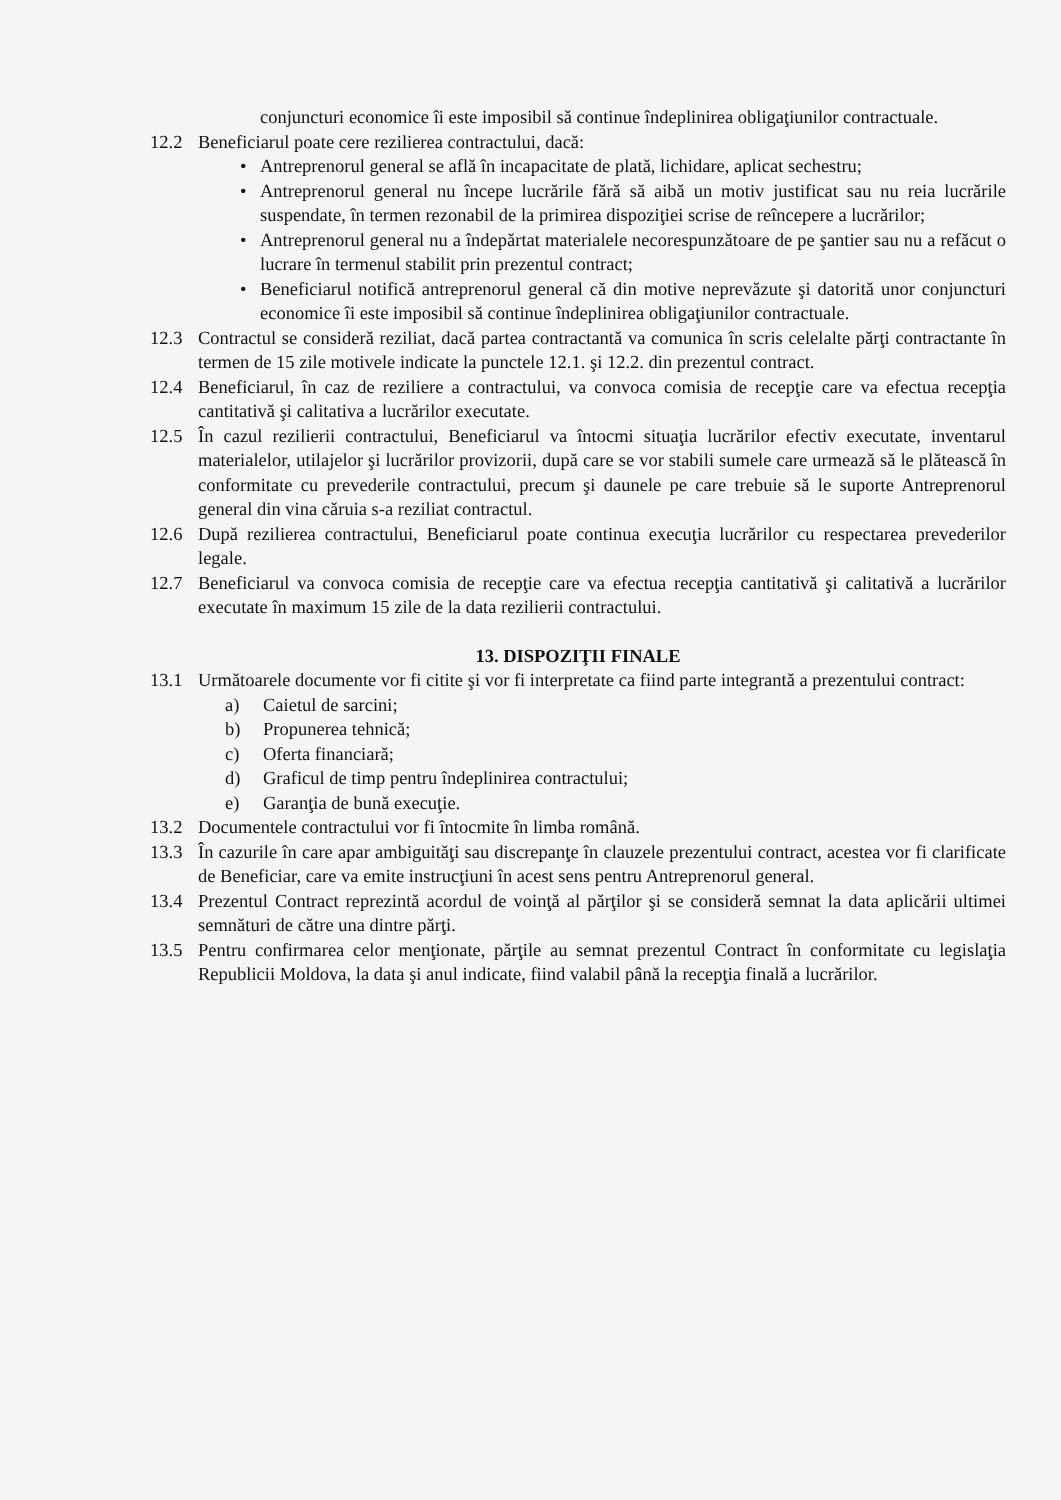conjuncturi economice îi este imposibil să continue îndeplinirea obligaţiunilor contractuale.
12.2 Beneficiarul poate cere rezilierea contractului, dacă:
• Antreprenorul general se află în incapacitate de plată, lichidare, aplicat sechestru;
• Antreprenorul general nu începe lucrările fără să aibă un motiv justificat sau nu reia lucrările suspendate, în termen rezonabil de la primirea dispoziţiei scrise de reîncepere a lucrărilor;
• Antreprenorul general nu a îndepărtat materialele necorespunzătoare de pe şantier sau nu a refăcut o lucrare în termenul stabilit prin prezentul contract;
• Beneficiarul notifică antreprenorul general că din motive neprevăzute şi datorită unor conjuncturi economice îi este imposibil să continue îndeplinirea obligaţiunilor contractuale.
12.3 Contractul se consideră reziliat, dacă partea contractantă va comunica în scris celelalte părţi contractante în termen de 15 zile motivele indicate la punctele 12.1. şi 12.2. din prezentul contract.
12.4 Beneficiarul, în caz de reziliere a contractului, va convoca comisia de recepţie care va efectua recepţia cantitativă şi calitativa a lucrărilor executate.
12.5 În cazul rezilierii contractului, Beneficiarul va întocmi situaţia lucrărilor efectiv executate, inventarul materialelor, utilajelor şi lucrărilor provizorii, după care se vor stabili sumele care urmează să le plătească în conformitate cu prevederile contractului, precum şi daunele pe care trebuie să le suporte Antreprenorul general din vina căruia s-a reziliat contractul.
12.6 După rezilierea contractului, Beneficiarul poate continua execuţia lucrărilor cu respectarea prevederilor legale.
12.7 Beneficiarul va convoca comisia de recepţie care va efectua recepţia cantitativă şi calitativă a lucrărilor executate în maximum 15 zile de la data rezilierii contractului.
13. DISPOZIŢII FINALE
13.1 Următoarele documente vor fi citite şi vor fi interpretate ca fiind parte integrantă a prezentului contract:
a) Caietul de sarcini;
b) Propunerea tehnică;
c) Oferta financiară;
d) Graficul de timp pentru îndeplinirea contractului;
e) Garanţia de bună execuţie.
13.2 Documentele contractului vor fi întocmite în limba română.
13.3 În cazurile în care apar ambiguităţi sau discrepanţe în clauzele prezentului contract, acestea vor fi clarificate de Beneficiar, care va emite instrucţiuni în acest sens pentru Antreprenorul general.
13.4 Prezentul Contract reprezintă acordul de voinţă al părţilor şi se consideră semnat la data aplicării ultimei semnături de către una dintre părţi.
13.5 Pentru confirmarea celor menţionate, părţile au semnat prezentul Contract în conformitate cu legislaţia Republicii Moldova, la data şi anul indicate, fiind valabil până la recepţia finală a lucrărilor.